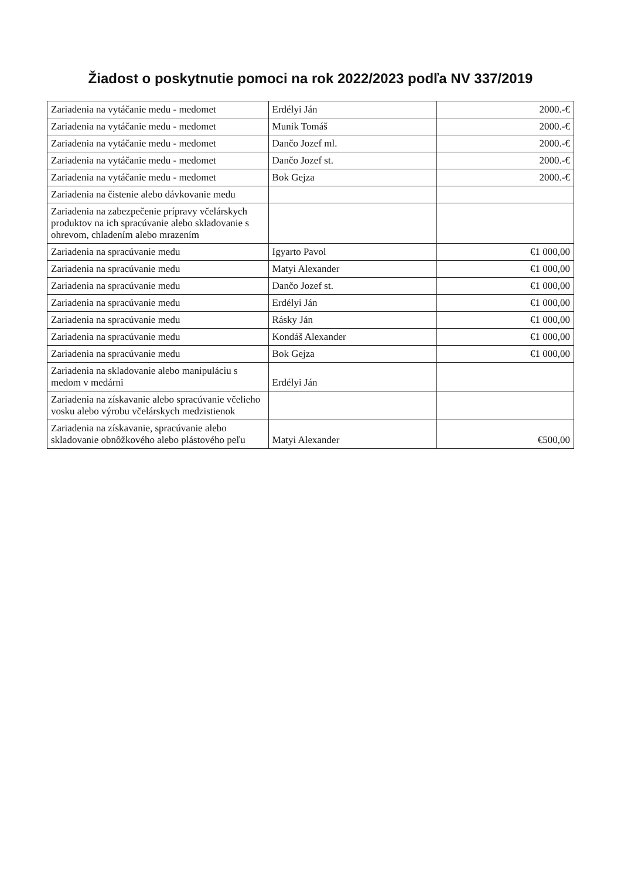Žiadost o poskytnutie pomoci na rok 2022/2023 podľa NV 337/2019
| Zariadenia na vytáčanie medu - medomet | Erdélyi Ján | 2000.-€ |
| Zariadenia na vytáčanie medu - medomet | Munik Tomáš | 2000.-€ |
| Zariadenia na vytáčanie medu - medomet | Dančo Jozef ml. | 2000.-€ |
| Zariadenia na vytáčanie medu - medomet | Dančo Jozef st. | 2000.-€ |
| Zariadenia na vytáčanie medu - medomet | Bok Gejza | 2000.-€ |
| Zariadenia na čistenie alebo dávkovanie medu | | |
| Zariadenia na zabezpečenie prípravy včelárskych produktov na ich spracúvanie alebo skladovanie s ohrevom, chladením alebo mrazením | | |
| Zariadenia na spracúvanie medu | Igyarto Pavol | €1 000,00 |
| Zariadenia na spracúvanie medu | Matyi Alexander | €1 000,00 |
| Zariadenia na spracúvanie medu | Dančo Jozef st. | €1 000,00 |
| Zariadenia na spracúvanie medu | Erdélyi Ján | €1 000,00 |
| Zariadenia na spracúvanie medu | Rásky Ján | €1 000,00 |
| Zariadenia na spracúvanie medu | Kondáš Alexander | €1 000,00 |
| Zariadenia na spracúvanie medu | Bok Gejza | €1 000,00 |
| Zariadenia na skladovanie alebo manipuláciu s medom v medárni | Erdélyi Ján | |
| Zariadenia na získavanie alebo spracúvanie včelieho vosku alebo výrobu včelárskych medzistienok | | |
| Zariadenia na získavanie, spracúvanie alebo skladovanie obnôžkového alebo plástového peľu | Matyi Alexander | €500,00 |